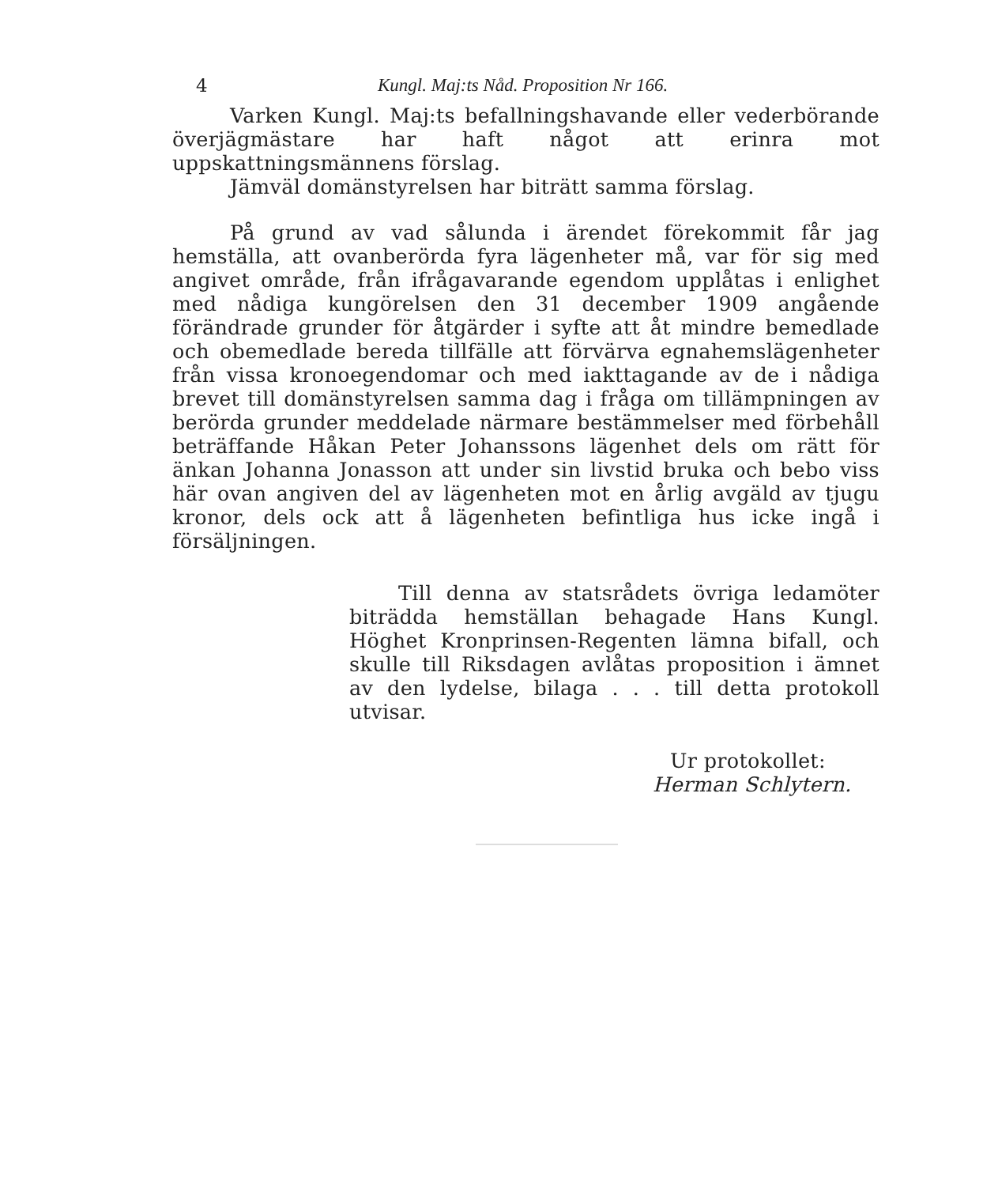4 Kungl. Maj:ts Nåd. Proposition Nr 166.
Varken Kungl. Maj:ts befallningshavande eller vederbörande överjägmästare har haft något att erinra mot uppskattningsmännens förslag.
Jämväl domänstyrelsen har biträtt samma förslag.
På grund av vad sålunda i ärendet förekommit får jag hemställa, att ovanberörda fyra lägenheter må, var för sig med angivet område, från ifrågavarande egendom upplåtas i enlighet med nådiga kungörelsen den 31 december 1909 angående förändrade grunder för åtgärder i syfte att åt mindre bemedlade och obemedlade bereda tillfälle att förvärva egnahemslägenheter från vissa kronoegendomar och med iakttagande av de i nådiga brevet till domänstyrelsen samma dag i fråga om tillämpningen av berörda grunder meddelade närmare bestämmelser med förbehåll beträffande Håkan Peter Johanssons lägenhet dels om rätt för änkan Johanna Jonasson att under sin livstid bruka och bebo viss här ovan angiven del av lägenheten mot en årlig avgäld av tjugu kronor, dels ock att å lägenheten befintliga hus icke ingå i försäljningen.
Till denna av statsrådets övriga ledamöter biträdda hemställan behagade Hans Kungl. Höghet Kronprinsen-Regenten lämna bifall, och skulle till Riksdagen avlåtas proposition i ämnet av den lydelse, bilaga . . . till detta protokoll utvisar.
Ur protokollet:
Herman Schlytern.